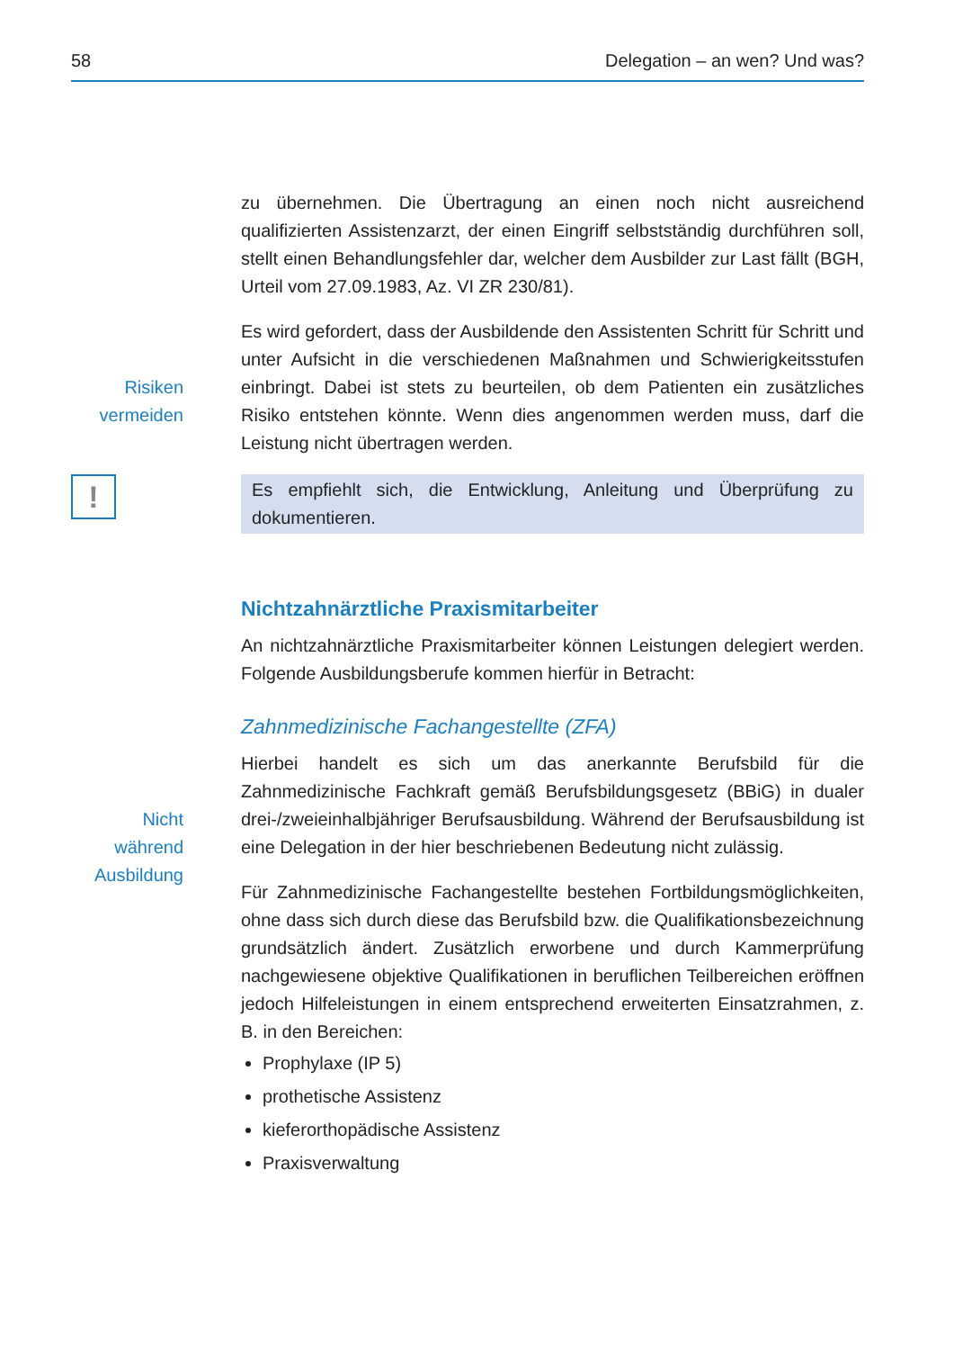58 Delegation – an wen? Und was?
zu übernehmen. Die Übertragung an einen noch nicht ausreichend qualifizierten Assistenzarzt, der einen Eingriff selbstständig durchführen soll, stellt einen Behandlungsfehler dar, welcher dem Ausbilder zur Last fällt (BGH, Urteil vom 27.09.1983, Az. VI ZR 230/81).
Risiken vermeiden
Es wird gefordert, dass der Ausbildende den Assistenten Schritt für Schritt und unter Aufsicht in die verschiedenen Maßnahmen und Schwierigkeitsstufen einbringt. Dabei ist stets zu beurteilen, ob dem Patienten ein zusätzliches Risiko entstehen könnte. Wenn dies angenommen werden muss, darf die Leistung nicht übertragen werden.
!
Es empfiehlt sich, die Entwicklung, Anleitung und Überprüfung zu dokumentieren.
Nichtzahnärztliche Praxismitarbeiter
An nichtzahnärztliche Praxismitarbeiter können Leistungen delegiert werden. Folgende Ausbildungsberufe kommen hierfür in Betracht:
Zahnmedizinische Fachangestellte (ZFA)
Nicht während Ausbildung
Hierbei handelt es sich um das anerkannte Berufsbild für die Zahnmedizinische Fachkraft gemäß Berufsbildungsgesetz (BBiG) in dualer drei-/zweieinhalbjähriger Berufsausbildung. Während der Berufsausbildung ist eine Delegation in der hier beschriebenen Bedeutung nicht zulässig.
Für Zahnmedizinische Fachangestellte bestehen Fortbildungsmöglichkeiten, ohne dass sich durch diese das Berufsbild bzw. die Qualifikationsbezeichnung grundsätzlich ändert. Zusätzlich erworbene und durch Kammerprüfung nachgewiesene objektive Qualifikationen in beruflichen Teilbereichen eröffnen jedoch Hilfeleistungen in einem entsprechend erweiterten Einsatzrahmen, z. B. in den Bereichen:
Prophylaxe (IP 5)
prothetische Assistenz
kieferorthopädische Assistenz
Praxisverwaltung